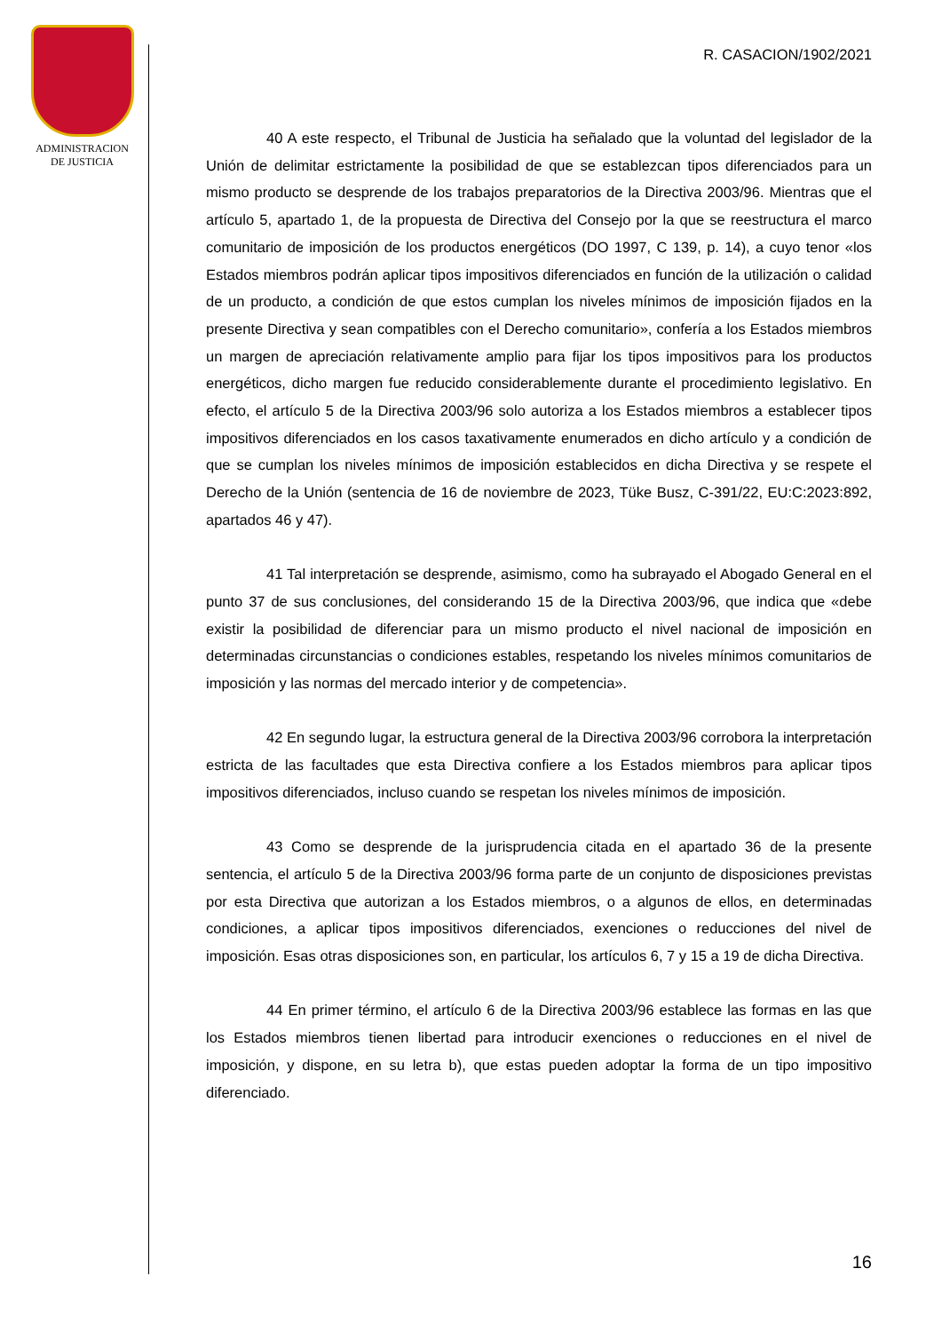ADMINISTRACION
DE JUSTICIA
R. CASACION/1902/2021
40 A este respecto, el Tribunal de Justicia ha señalado que la voluntad del legislador de la Unión de delimitar estrictamente la posibilidad de que se establezcan tipos diferenciados para un mismo producto se desprende de los trabajos preparatorios de la Directiva 2003/96. Mientras que el artículo 5, apartado 1, de la propuesta de Directiva del Consejo por la que se reestructura el marco comunitario de imposición de los productos energéticos (DO 1997, C 139, p. 14), a cuyo tenor «los Estados miembros podrán aplicar tipos impositivos diferenciados en función de la utilización o calidad de un producto, a condición de que estos cumplan los niveles mínimos de imposición fijados en la presente Directiva y sean compatibles con el Derecho comunitario», confería a los Estados miembros un margen de apreciación relativamente amplio para fijar los tipos impositivos para los productos energéticos, dicho margen fue reducido considerablemente durante el procedimiento legislativo. En efecto, el artículo 5 de la Directiva 2003/96 solo autoriza a los Estados miembros a establecer tipos impositivos diferenciados en los casos taxativamente enumerados en dicho artículo y a condición de que se cumplan los niveles mínimos de imposición establecidos en dicha Directiva y se respete el Derecho de la Unión (sentencia de 16 de noviembre de 2023, Tüke Busz, C-391/22, EU:C:2023:892, apartados 46 y 47).
41 Tal interpretación se desprende, asimismo, como ha subrayado el Abogado General en el punto 37 de sus conclusiones, del considerando 15 de la Directiva 2003/96, que indica que «debe existir la posibilidad de diferenciar para un mismo producto el nivel nacional de imposición en determinadas circunstancias o condiciones estables, respetando los niveles mínimos comunitarios de imposición y las normas del mercado interior y de competencia».
42 En segundo lugar, la estructura general de la Directiva 2003/96 corrobora la interpretación estricta de las facultades que esta Directiva confiere a los Estados miembros para aplicar tipos impositivos diferenciados, incluso cuando se respetan los niveles mínimos de imposición.
43 Como se desprende de la jurisprudencia citada en el apartado 36 de la presente sentencia, el artículo 5 de la Directiva 2003/96 forma parte de un conjunto de disposiciones previstas por esta Directiva que autorizan a los Estados miembros, o a algunos de ellos, en determinadas condiciones, a aplicar tipos impositivos diferenciados, exenciones o reducciones del nivel de imposición. Esas otras disposiciones son, en particular, los artículos 6, 7 y 15 a 19 de dicha Directiva.
44 En primer término, el artículo 6 de la Directiva 2003/96 establece las formas en las que los Estados miembros tienen libertad para introducir exenciones o reducciones en el nivel de imposición, y dispone, en su letra b), que estas pueden adoptar la forma de un tipo impositivo diferenciado.
16